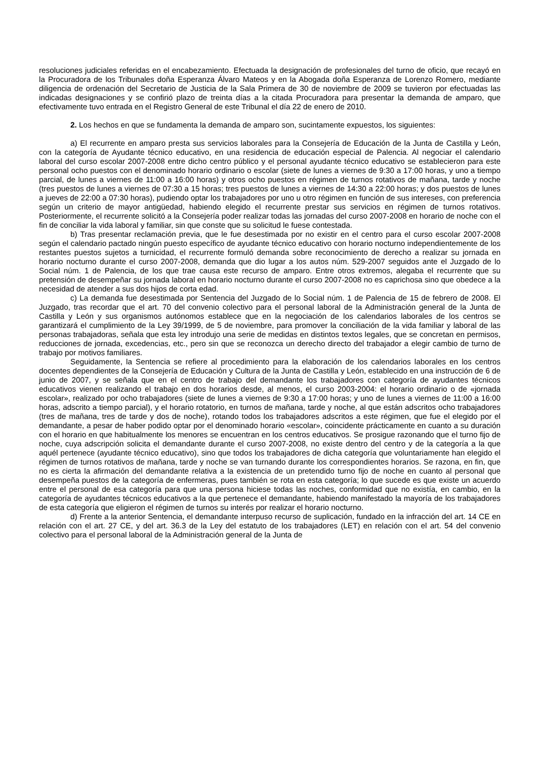resoluciones judiciales referidas en el encabezamiento. Efectuada la designación de profesionales del turno de oficio, que recayó en la Procuradora de los Tribunales doña Esperanza Álvaro Mateos y en la Abogada doña Esperanza de Lorenzo Romero, mediante diligencia de ordenación del Secretario de Justicia de la Sala Primera de 30 de noviembre de 2009 se tuvieron por efectuadas las indicadas designaciones y se confirió plazo de treinta días a la citada Procuradora para presentar la demanda de amparo, que efectivamente tuvo entrada en el Registro General de este Tribunal el día 22 de enero de 2010.
2. Los hechos en que se fundamenta la demanda de amparo son, sucintamente expuestos, los siguientes:
a) El recurrente en amparo presta sus servicios laborales para la Consejería de Educación de la Junta de Castilla y León, con la categoría de Ayudante técnico educativo, en una residencia de educación especial de Palencia. Al negociar el calendario laboral del curso escolar 2007-2008 entre dicho centro público y el personal ayudante técnico educativo se establecieron para este personal ocho puestos con el denominado horario ordinario o escolar (siete de lunes a viernes de 9:30 a 17:00 horas, y uno a tiempo parcial, de lunes a viernes de 11:00 a 16:00 horas) y otros ocho puestos en régimen de turnos rotativos de mañana, tarde y noche (tres puestos de lunes a viernes de 07:30 a 15 horas; tres puestos de lunes a viernes de 14:30 a 22:00 horas; y dos puestos de lunes a jueves de 22:00 a 07:30 horas), pudiendo optar los trabajadores por uno u otro régimen en función de sus intereses, con preferencia según un criterio de mayor antigüedad, habiendo elegido el recurrente prestar sus servicios en régimen de turnos rotativos. Posteriormente, el recurrente solicitó a la Consejería poder realizar todas las jornadas del curso 2007-2008 en horario de noche con el fin de conciliar la vida laboral y familiar, sin que conste que su solicitud le fuese contestada.
b) Tras presentar reclamación previa, que le fue desestimada por no existir en el centro para el curso escolar 2007-2008 según el calendario pactado ningún puesto específico de ayudante técnico educativo con horario nocturno independientemente de los restantes puestos sujetos a turnicidad, el recurrente formuló demanda sobre reconocimiento de derecho a realizar su jornada en horario nocturno durante el curso 2007-2008, demanda que dio lugar a los autos núm. 529-2007 seguidos ante el Juzgado de lo Social núm. 1 de Palencia, de los que trae causa este recurso de amparo. Entre otros extremos, alegaba el recurrente que su pretensión de desempeñar su jornada laboral en horario nocturno durante el curso 2007-2008 no es caprichosa sino que obedece a la necesidad de atender a sus dos hijos de corta edad.
c) La demanda fue desestimada por Sentencia del Juzgado de lo Social núm. 1 de Palencia de 15 de febrero de 2008. El Juzgado, tras recordar que el art. 70 del convenio colectivo para el personal laboral de la Administración general de la Junta de Castilla y León y sus organismos autónomos establece que en la negociación de los calendarios laborales de los centros se garantizará el cumplimiento de la Ley 39/1999, de 5 de noviembre, para promover la conciliación de la vida familiar y laboral de las personas trabajadoras, señala que esta ley introdujo una serie de medidas en distintos textos legales, que se concretan en permisos, reducciones de jornada, excedencias, etc., pero sin que se reconozca un derecho directo del trabajador a elegir cambio de turno de trabajo por motivos familiares.
Seguidamente, la Sentencia se refiere al procedimiento para la elaboración de los calendarios laborales en los centros docentes dependientes de la Consejería de Educación y Cultura de la Junta de Castilla y León, establecido en una instrucción de 6 de junio de 2007, y se señala que en el centro de trabajo del demandante los trabajadores con categoría de ayudantes técnicos educativos vienen realizando el trabajo en dos horarios desde, al menos, el curso 2003-2004: el horario ordinario o de «jornada escolar», realizado por ocho trabajadores (siete de lunes a viernes de 9:30 a 17:00 horas; y uno de lunes a viernes de 11:00 a 16:00 horas, adscrito a tiempo parcial), y el horario rotatorio, en turnos de mañana, tarde y noche, al que están adscritos ocho trabajadores (tres de mañana, tres de tarde y dos de noche), rotando todos los trabajadores adscritos a este régimen, que fue el elegido por el demandante, a pesar de haber podido optar por el denominado horario «escolar», coincidente prácticamente en cuanto a su duración con el horario en que habitualmente los menores se encuentran en los centros educativos. Se prosigue razonando que el turno fijo de noche, cuya adscripción solicita el demandante durante el curso 2007-2008, no existe dentro del centro y de la categoría a la que aquél pertenece (ayudante técnico educativo), sino que todos los trabajadores de dicha categoría que voluntariamente han elegido el régimen de turnos rotativos de mañana, tarde y noche se van turnando durante los correspondientes horarios. Se razona, en fin, que no es cierta la afirmación del demandante relativa a la existencia de un pretendido turno fijo de noche en cuanto al personal que desempeña puestos de la categoría de enfermeras, pues también se rota en esta categoría; lo que sucede es que existe un acuerdo entre el personal de esa categoría para que una persona hiciese todas las noches, conformidad que no existía, en cambio, en la categoría de ayudantes técnicos educativos a la que pertenece el demandante, habiendo manifestado la mayoría de los trabajadores de esta categoría que eligieron el régimen de turnos su interés por realizar el horario nocturno.
d) Frente a la anterior Sentencia, el demandante interpuso recurso de suplicación, fundado en la infracción del art. 14 CE en relación con el art. 27 CE, y del art. 36.3 de la Ley del estatuto de los trabajadores (LET) en relación con el art. 54 del convenio colectivo para el personal laboral de la Administración general de la Junta de